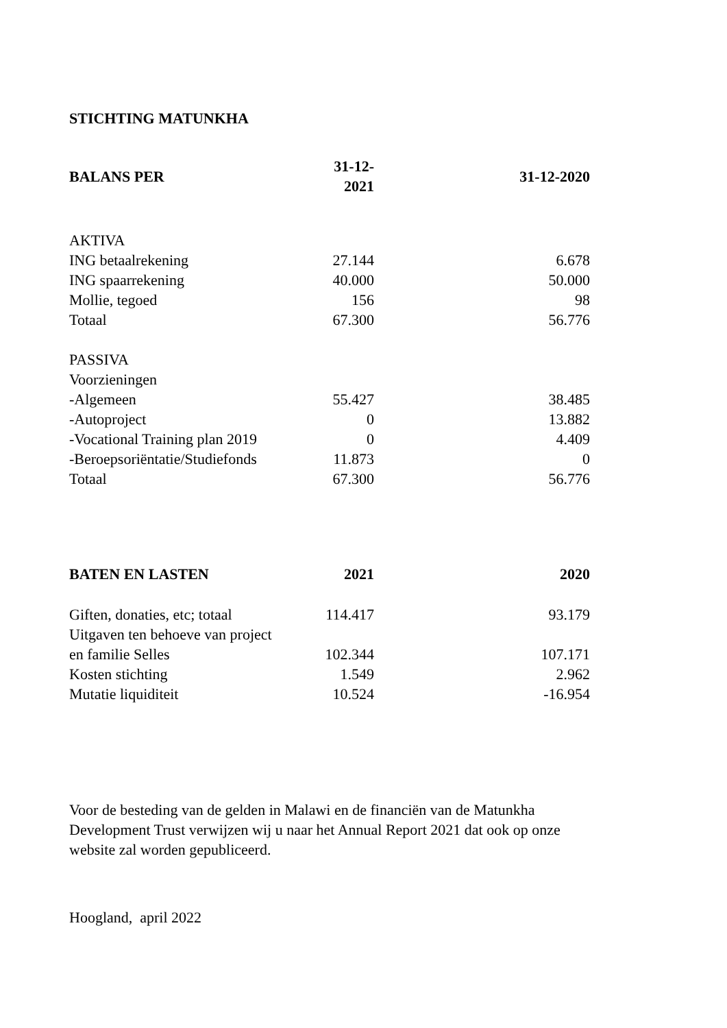STICHTING MATUNKHA
| BALANS PER | 31-12-2021 | 31-12-2020 |
| --- | --- | --- |
| AKTIVA | | |
| ING betaalrekening | 27.144 | 6.678 |
| ING spaarrekening | 40.000 | 50.000 |
| Mollie, tegoed | 156 | 98 |
| Totaal | 67.300 | 56.776 |
| PASSIVA | | |
| Voorzieningen | | |
| -Algemeen | 55.427 | 38.485 |
| -Autoproject | 0 | 13.882 |
| -Vocational Training plan 2019 | 0 | 4.409 |
| -Beroepsoriëntatie/Studiefonds | 11.873 | 0 |
| Totaal | 67.300 | 56.776 |
| BATEN EN LASTEN | 2021 | 2020 |
| --- | --- | --- |
| Giften, donaties, etc; totaal | 114.417 | 93.179 |
| Uitgaven ten behoeve van project | | |
| en familie Selles | 102.344 | 107.171 |
| Kosten stichting | 1.549 | 2.962 |
| Mutatie liquiditeit | 10.524 | -16.954 |
Voor de besteding van de gelden in Malawi en de financiën van de Matunkha
Development Trust verwijzen wij u naar het Annual Report 2021 dat ook op onze
website zal worden gepubliceerd.
Hoogland, april 2022